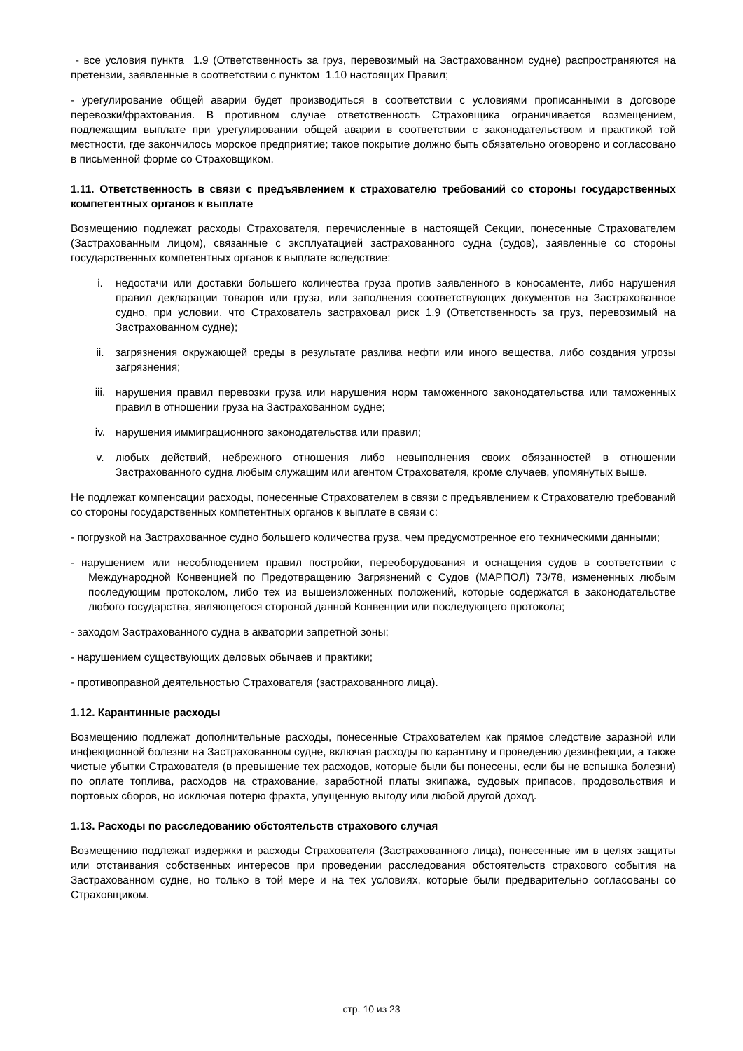- все условия пункта 1.9 (Ответственность за груз, перевозимый на Застрахованном судне) распространяются на претензии, заявленные в соответствии с пунктом 1.10 настоящих Правил;
- урегулирование общей аварии будет производиться в соответствии с условиями прописанными в договоре перевозки/фрахтования. В противном случае ответственность Страховщика ограничивается возмещением, подлежащим выплате при урегулировании общей аварии в соответствии с законодательством и практикой той местности, где закончилось морское предприятие; такое покрытие должно быть обязательно оговорено и согласовано в письменной форме со Страховщиком.
1.11. Ответственность в связи с предъявлением к страхователю требований со стороны государственных компетентных органов к выплате
Возмещению подлежат расходы Страхователя, перечисленные в настоящей Секции, понесенные Страхователем (Застрахованным лицом), связанные с эксплуатацией застрахованного судна (судов), заявленные со стороны государственных компетентных органов к выплате вследствие:
i. недостачи или доставки большего количества груза против заявленного в коносаменте, либо нарушения правил декларации товаров или груза, или заполнения соответствующих документов на Застрахованное судно, при условии, что Страхователь застраховал риск 1.9 (Ответственность за груз, перевозимый на Застрахованном судне);
ii. загрязнения окружающей среды в результате разлива нефти или иного вещества, либо создания угрозы загрязнения;
iii. нарушения правил перевозки груза или нарушения норм таможенного законодательства или таможенных правил в отношении груза на Застрахованном судне;
iv. нарушения иммиграционного законодательства или правил;
v. любых действий, небрежного отношения либо невыполнения своих обязанностей в отношении Застрахованного судна любым служащим или агентом Страхователя, кроме случаев, упомянутых выше.
Не подлежат компенсации расходы, понесенные Страхователем в связи с предъявлением к Страхователю требований со стороны государственных компетентных органов к выплате в связи с:
- погрузкой на Застрахованное судно большего количества груза, чем предусмотренное его техническими данными;
- нарушением или несоблюдением правил постройки, переоборудования и оснащения судов в соответствии с Международной Конвенцией по Предотвращению Загрязнений с Судов (МАРПОЛ) 73/78, измененных любым последующим протоколом, либо тех из вышеизложенных положений, которые содержатся в законодательстве любого государства, являющегося стороной данной Конвенции или последующего протокола;
- заходом Застрахованного судна в акватории запретной зоны;
- нарушением существующих деловых обычаев и практики;
- противоправной деятельностью Страхователя (застрахованного лица).
1.12. Карантинные расходы
Возмещению подлежат дополнительные расходы, понесенные Страхователем как прямое следствие заразной или инфекционной болезни на Застрахованном судне, включая расходы по карантину и проведению дезинфекции, а также чистые убытки Страхователя (в превышение тех расходов, которые были бы понесены, если бы не вспышка болезни) по оплате топлива, расходов на страхование, заработной платы экипажа, судовых припасов, продовольствия и портовых сборов, но исключая потерю фрахта, упущенную выгоду или любой другой доход.
1.13. Расходы по расследованию обстоятельств страхового случая
Возмещению подлежат издержки и расходы Страхователя (Застрахованного лица), понесенные им в целях защиты или отстаивания собственных интересов при проведении расследования обстоятельств страхового события на Застрахованном судне, но только в той мере и на тех условиях, которые были предварительно согласованы со Страховщиком.
стр. 10 из 23